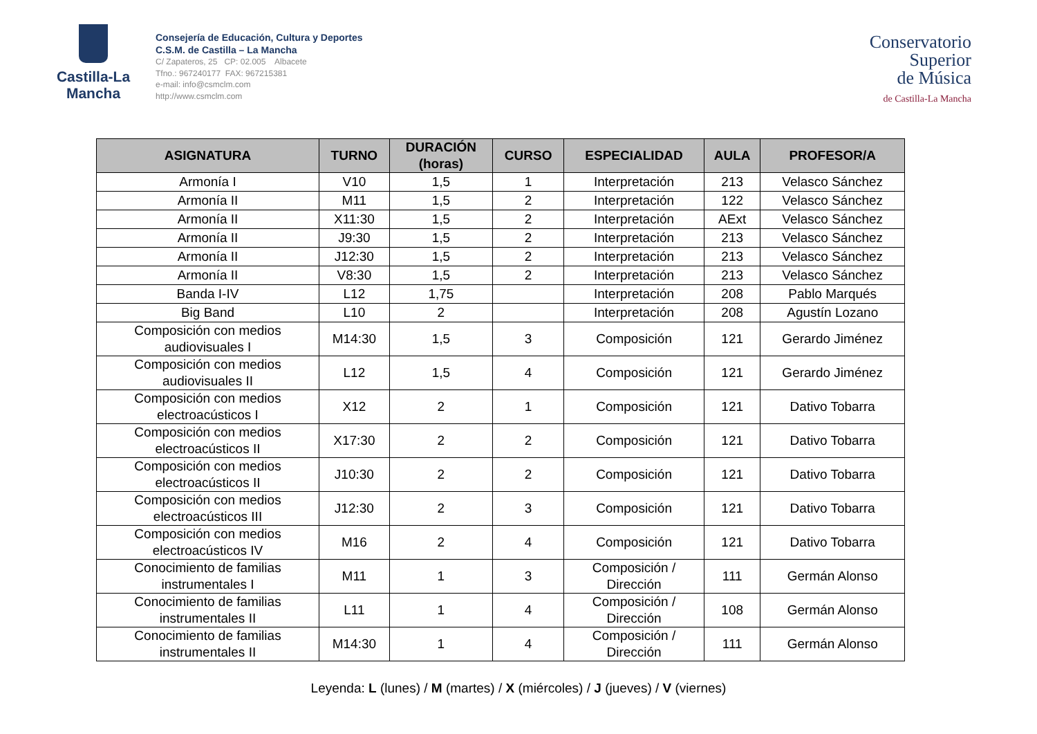Castilla-La Mancha
Consejería de Educación, Cultura y Deportes
C.S.M. de Castilla – La Mancha
C/ Zapateros, 25 CP: 02.005 Albacete
Tfno.: 967240177 FAX: 967215381
e-mail: info@csmclm.com
http://www.csmclm.com
Conservatorio
Superior
de Música
de Castilla-La Mancha
| ASIGNATURA | TURNO | DURACIÓN (horas) | CURSO | ESPECIALIDAD | AULA | PROFESOR/A |
| --- | --- | --- | --- | --- | --- | --- |
| Armonía I | V10 | 1,5 | 1 | Interpretación | 213 | Velasco Sánchez |
| Armonía II | M11 | 1,5 | 2 | Interpretación | 122 | Velasco Sánchez |
| Armonía II | X11:30 | 1,5 | 2 | Interpretación | AExt | Velasco Sánchez |
| Armonía II | J9:30 | 1,5 | 2 | Interpretación | 213 | Velasco Sánchez |
| Armonía II | J12:30 | 1,5 | 2 | Interpretación | 213 | Velasco Sánchez |
| Armonía II | V8:30 | 1,5 | 2 | Interpretación | 213 | Velasco Sánchez |
| Banda I-IV | L12 | 1,75 | | Interpretación | 208 | Pablo Marqués |
| Big Band | L10 | 2 | | Interpretación | 208 | Agustín Lozano |
| Composición con medios audiovisuales I | M14:30 | 1,5 | 3 | Composición | 121 | Gerardo Jiménez |
| Composición con medios audiovisuales II | L12 | 1,5 | 4 | Composición | 121 | Gerardo Jiménez |
| Composición con medios electroacústicos I | X12 | 2 | 1 | Composición | 121 | Dativo Tobarra |
| Composición con medios electroacústicos II | X17:30 | 2 | 2 | Composición | 121 | Dativo Tobarra |
| Composición con medios electroacústicos II | J10:30 | 2 | 2 | Composición | 121 | Dativo Tobarra |
| Composición con medios electroacústicos III | J12:30 | 2 | 3 | Composición | 121 | Dativo Tobarra |
| Composición con medios electroacústicos IV | M16 | 2 | 4 | Composición | 121 | Dativo Tobarra |
| Conocimiento de familias instrumentales I | M11 | 1 | 3 | Composición / Dirección | 111 | Germán Alonso |
| Conocimiento de familias instrumentales II | L11 | 1 | 4 | Composición / Dirección | 108 | Germán Alonso |
| Conocimiento de familias instrumentales II | M14:30 | 1 | 4 | Composición / Dirección | 111 | Germán Alonso |
Leyenda: L (lunes) / M (martes) / X (miércoles) / J (jueves) / V (viernes)